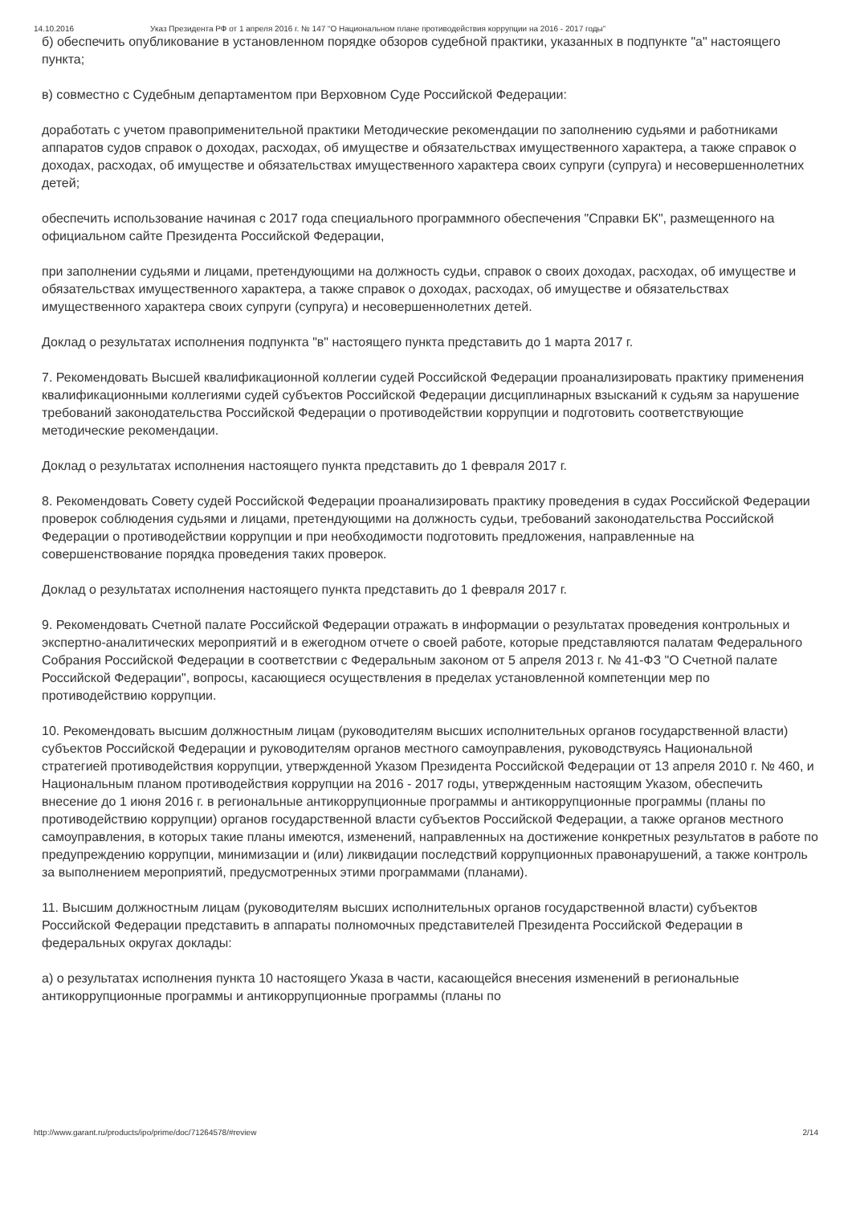14.10.2016 Указ Президента РФ от 1 апреля 2016 г. № 147 “О Национальном плане противодействия коррупции на 2016 - 2017 годы”
б) обеспечить опубликование в установленном порядке обзоров судебной практики, указанных в подпункте "а" настоящего пункта;
в) совместно с Судебным департаментом при Верховном Суде Российской Федерации:
доработать с учетом правоприменительной практики Методические рекомендации по заполнению судьями и работниками аппаратов судов справок о доходах, расходах, об имуществе и обязательствах имущественного характера, а также справок о доходах, расходах, об имуществе и обязательствах имущественного характера своих супруги (супруга) и несовершеннолетних детей;
обеспечить использование начиная с 2017 года специального программного обеспечения "Справки БК", размещенного на официальном сайте Президента Российской Федерации,
при заполнении судьями и лицами, претендующими на должность судьи, справок о своих доходах, расходах, об имуществе и обязательствах имущественного характера, а также справок о доходах, расходах, об имуществе и обязательствах имущественного характера своих супруги (супруга) и несовершеннолетних детей.
Доклад о результатах исполнения подпункта "в" настоящего пункта представить до 1 марта 2017 г.
7. Рекомендовать Высшей квалификационной коллегии судей Российской Федерации проанализировать практику применения квалификационными коллегиями судей субъектов Российской Федерации дисциплинарных взысканий к судьям за нарушение требований законодательства Российской Федерации о противодействии коррупции и подготовить соответствующие методические рекомендации.
Доклад о результатах исполнения настоящего пункта представить до 1 февраля 2017 г.
8. Рекомендовать Совету судей Российской Федерации проанализировать практику проведения в судах Российской Федерации проверок соблюдения судьями и лицами, претендующими на должность судьи, требований законодательства Российской Федерации о противодействии коррупции и при необходимости подготовить предложения, направленные на совершенствование порядка проведения таких проверок.
Доклад о результатах исполнения настоящего пункта представить до 1 февраля 2017 г.
9. Рекомендовать Счетной палате Российской Федерации отражать в информации о результатах проведения контрольных и экспертно-аналитических мероприятий и в ежегодном отчете о своей работе, которые представляются палатам Федерального Собрания Российской Федерации в соответствии с Федеральным законом от 5 апреля 2013 г. № 41-ФЗ "О Счетной палате Российской Федерации", вопросы, касающиеся осуществления в пределах установленной компетенции мер по противодействию коррупции.
10. Рекомендовать высшим должностным лицам (руководителям высших исполнительных органов государственной власти) субъектов Российской Федерации и руководителям органов местного самоуправления, руководствуясь Национальной стратегией противодействия коррупции, утвержденной Указом Президента Российской Федерации от 13 апреля 2010 г. № 460, и Национальным планом противодействия коррупции на 2016 - 2017 годы, утвержденным настоящим Указом, обеспечить внесение до 1 июня 2016 г. в региональные антикоррупционные программы и антикоррупционные программы (планы по противодействию коррупции) органов государственной власти субъектов Российской Федерации, а также органов местного самоуправления, в которых такие планы имеются, изменений, направленных на достижение конкретных результатов в работе по предупреждению коррупции, минимизации и (или) ликвидации последствий коррупционных правонарушений, а также контроль за выполнением мероприятий, предусмотренных этими программами (планами).
11. Высшим должностным лицам (руководителям высших исполнительных органов государственной власти) субъектов Российской Федерации представить в аппараты полномочных представителей Президента Российской Федерации в федеральных округах доклады:
а) о результатах исполнения пункта 10 настоящего Указа в части, касающейся внесения изменений в региональные антикоррупционные программы и антикоррупционные программы (планы по
http://www.garant.ru/products/ipo/prime/doc/71264578/#review 2/14